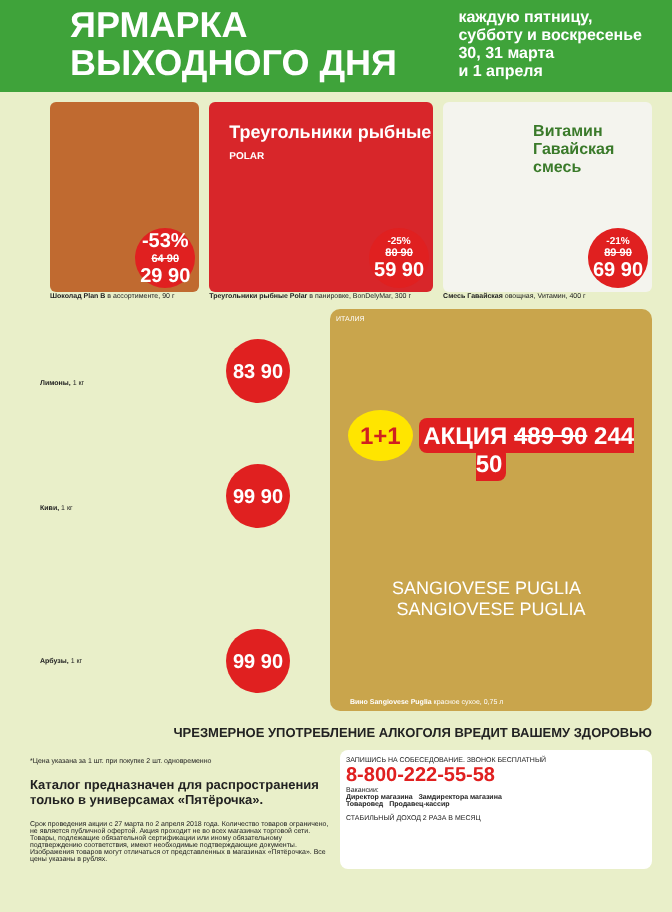ЯРМАРКА
ВЫХОДНОГО ДНЯ
каждую пятницу,
субботу и воскресенье
30, 31 марта
и 1 апреля
-53%
64 90
29 90
Шоколад Plan B в ассортименте, 90 г
Треугольники рыбные
POLAR
-25%
80 90
59 90
Треугольники рыбные Polar в панировке, BonDelyMar, 300 г
Витамин Гавайская смесь
-21%
89 90
69 90
Смесь Гавайская овощная, Vитамин, 400 г
83 90
Лимоны, 1 кг
99 90
Киви, 1 кг
99 90
Арбузы, 1 кг
ИТАЛИЯ
1+1 АКЦИЯ 489 90 244 50
SANGIOVESE PUGLIA SANGIOVESE PUGLIA
Вино Sangiovese Puglia красное сухое, 0,75 л
ЧРЕЗМЕРНОЕ УПОТРЕБЛЕНИЕ АЛКОГОЛЯ ВРЕДИТ ВАШЕМУ ЗДОРОВЬЮ
*Цена указана за 1 шт. при покупке 2 шт. одновременно
Каталог предназначен для распространения только в универсамах «Пятёрочка».
Срок проведения акции с 27 марта по 2 апреля 2018 года. Количество товаров ограничено, не является публичной офертой. Акция проходит не во всех магазинах торговой сети. Товары, подлежащие обязательной сертификации или иному обязательному подтверждению соответствия, имеют необходимые подтверждающие документы. Изображения товаров могут отличаться от представленных в магазинах «Пятёрочка». Все цены указаны в рублях.
ЗАПИШИСЬ НА СОБЕСЕДОВАНИЕ. ЗВОНОК БЕСПЛАТНЫЙ
8-800-222-55-58
Вакансии:
Директор магазина Замдиректора магазина
Товаровед Продавец-кассир
СТАБИЛЬНЫЙ ДОХОД 2 РАЗА В МЕСЯЦ